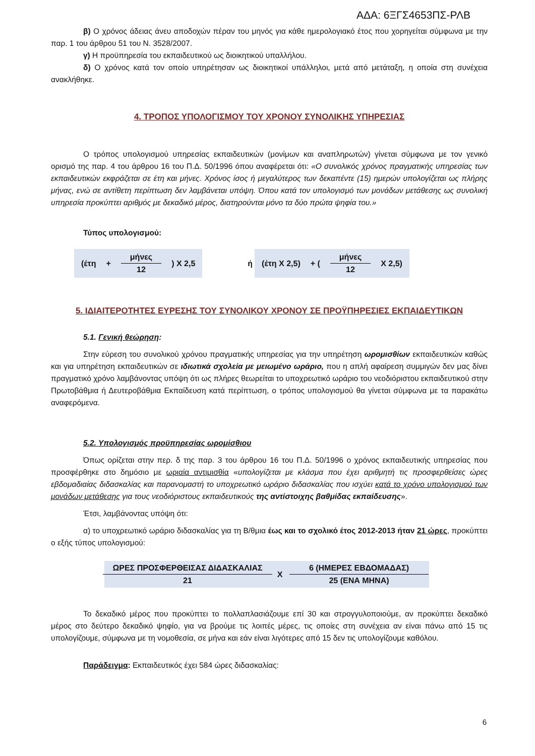ΑΔΑ: 6ΞΓΣ4653ΠΣ-ΡΛΒ
β) Ο χρόνος άδειας άνευ αποδοχών πέραν του μηνός για κάθε ημερολογιακό έτος που χορηγείται σύμφωνα με την παρ. 1 του άρθρου 51 του Ν. 3528/2007.
γ) Η προϋπηρεσία του εκπαιδευτικού ως διοικητικού υπαλλήλου.
δ) Ο χρόνος κατά τον οποίο υπηρέτησαν ως διοικητικοί υπάλληλοι, μετά από μετάταξη, η οποία στη συνέχεια ανακλήθηκε.
4. ΤΡΟΠΟΣ ΥΠΟΛΟΓΙΣΜΟΥ ΤΟΥ ΧΡΟΝΟΥ ΣΥΝΟΛΙΚΗΣ ΥΠΗΡΕΣΙΑΣ
Ο τρόπος υπολογισμού υπηρεσίας εκπαιδευτικών (μονίμων και αναπληρωτών) γίνεται σύμφωνα με τον γενικό ορισμό της παρ. 4 του άρθρου 16 του Π.Δ. 50/1996 όπου αναφέρεται ότι: «Ο συνολικός χρόνος πραγματικής υπηρεσίας των εκπαιδευτικών εκφράζεται σε έτη και μήνες. Χρόνος ίσος ή μεγαλύτερος των δεκαπέντε (15) ημερών υπολογίζεται ως πλήρης μήνας, ενώ σε αντίθετη περίπτωση δεν λαμβάνεται υπόψη. Όπου κατά τον υπολογισμό των μονάδων μετάθεσης ως συνολική υπηρεσία προκύπτει αριθμός με δεκαδικό μέρος, διατηρούνται μόνο τα δύο πρώτα ψηφία του.»
Τύπος υπολογισμού:
(έτη + μήνες 12 ) Χ 2,5 ή (έτη Χ 2,5) + ( μήνες 12 Χ 2,5)
5. ΙΔΙΑΙΤΕΡΟΤΗΤΕΣ ΕΥΡΕΣΗΣ ΤΟΥ ΣΥΝΟΛΙΚΟΥ ΧΡΟΝΟΥ ΣΕ ΠΡΟΫΠΗΡΕΣΙΕΣ ΕΚΠΑΙΔΕΥΤΙΚΩΝ
5.1. Γενική θεώρηση:
Στην εύρεση του συνολικού χρόνου πραγματικής υπηρεσίας για την υπηρέτηση ωρομισθίων εκπαιδευτικών καθώς και για υπηρέτηση εκπαιδευτικών σε ιδιωτικά σχολεία με μειωμένο ωράριο, που η απλή αφαίρεση συμμιγών δεν μας δίνει πραγματικό χρόνο λαμβάνοντας υπόψη ότι ως πλήρες θεωρείται το υποχρεωτικό ωράριο του νεοδιόριστου εκπαιδευτικού στην Πρωτοβάθμια ή Δευτεροβάθμια Εκπαίδευση κατά περίπτωση, ο τρόπος υπολογισμού θα γίνεται σύμφωνα με τα παρακάτω αναφερόμενα.
5.2. Υπολογισμός προϋπηρεσίας ωρομίσθιου
Όπως ορίζεται στην περ. δ της παρ. 3 του άρθρου 16 του Π.Δ. 50/1996 ο χρόνος εκπαιδευτικής υπηρεσίας που προσφέρθηκε στο δημόσιο με ωριαία αντιμισθία «υπολογίζεται με κλάσμα που έχει αριθμητή τις προσφερθείσες ώρες εβδομαδιαίας διδασκαλίας και παρανομαστή το υποχρεωτικό ωράριο διδασκαλίας που ισχύει κατά το χρόνο υπολογισμού των μονάδων μετάθεσης για τους νεοδιόριστους εκπαιδευτικούς της αντίστοιχης βαθμίδας εκπαίδευσης».
Έτσι, λαμβάνοντας υπόψη ότι:
α) το υποχρεωτικό ωράριο διδασκαλίας για τη Β/θμια έως και το σχολικό έτος 2012-2013 ήταν 21 ώρες, προκύπτει ο εξής τύπος υπολογισμού:
ΩΡΕΣ ΠΡΟΣΦΕΡΘΕΙΣΑΣ ΔΙΔΑΣΚΑΛΙΑΣ 21 Χ 6 (ΗΜΕΡΕΣ ΕΒΔΟΜΑΔΑΣ) 25 (ΕΝΑ ΜΗΝΑ)
Το δεκαδικό μέρος που προκύπτει το πολλαπλασιάζουμε επί 30 και στρογγυλοποιούμε, αν προκύπτει δεκαδικό μέρος στο δεύτερο δεκαδικό ψηφίο, για να βρούμε τις λοιπές μέρες, τις οποίες στη συνέχεια αν είναι πάνω από 15 τις υπολογίζουμε, σύμφωνα με τη νομοθεσία, σε μήνα και εάν είναι λιγότερες από 15 δεν τις υπολογίζουμε καθόλου.
Παράδειγμα: Εκπαιδευτικός έχει 584 ώρες διδασκαλίας:
6